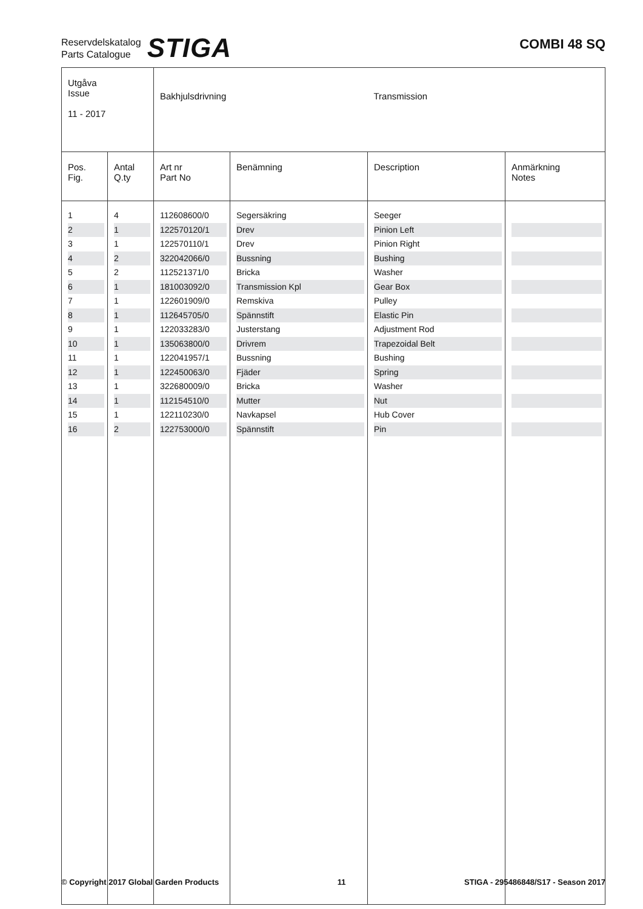Reservdelskatalog
Parts Catalogue
STIGA
COMBI 48 SQ
| Utgåva Issue 11 - 2017 | | Bakhjulsdrivning | | Transmission | |
| Pos. Fig. | Antal Q.ty | Art nr Part No | Benämning | Description | Anmärkning Notes |
| 1 | 4 | 112608600/0 | Segersäkring | Seeger | |
| 2 | 1 | 122570120/1 | Drev | Pinion Left | |
| 3 | 1 | 122570110/1 | Drev | Pinion Right | |
| 4 | 2 | 322042066/0 | Bussning | Bushing | |
| 5 | 2 | 112521371/0 | Bricka | Washer | |
| 6 | 1 | 181003092/0 | Transmission Kpl | Gear Box | |
| 7 | 1 | 122601909/0 | Remskiva | Pulley | |
| 8 | 1 | 112645705/0 | Spännstift | Elastic Pin | |
| 9 | 1 | 122033283/0 | Justerstang | Adjustment Rod | |
| 10 | 1 | 135063800/0 | Drivrem | Trapezoidal Belt | |
| 11 | 1 | 122041957/1 | Bussning | Bushing | |
| 12 | 1 | 122450063/0 | Fjäder | Spring | |
| 13 | 1 | 322680009/0 | Bricka | Washer | |
| 14 | 1 | 112154510/0 | Mutter | Nut | |
| 15 | 1 | 122110230/0 | Navkapsel | Hub Cover | |
| 16 | 2 | 122753000/0 | Spännstift | Pin | |
© Copyright 2017 Global Garden Products 11 STIGA - 295486848/S17 - Season 2017